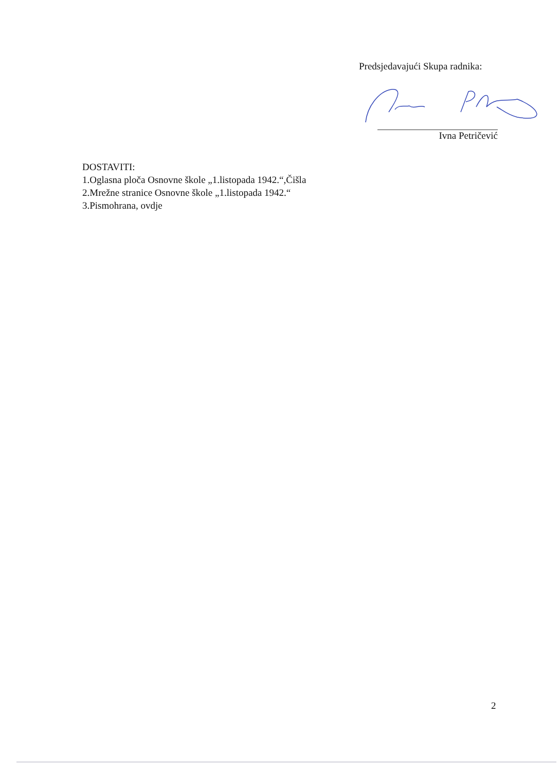Predsjedavajući Skupa radnika:
Ivna Petričević
DOSTAVITI:
1.Oglasna ploča Osnovne škole „1.listopada 1942.“,Čišla
2.Mrežne stranice Osnovne škole „1.listopada 1942.“
3.Pismohrana, ovdje
2